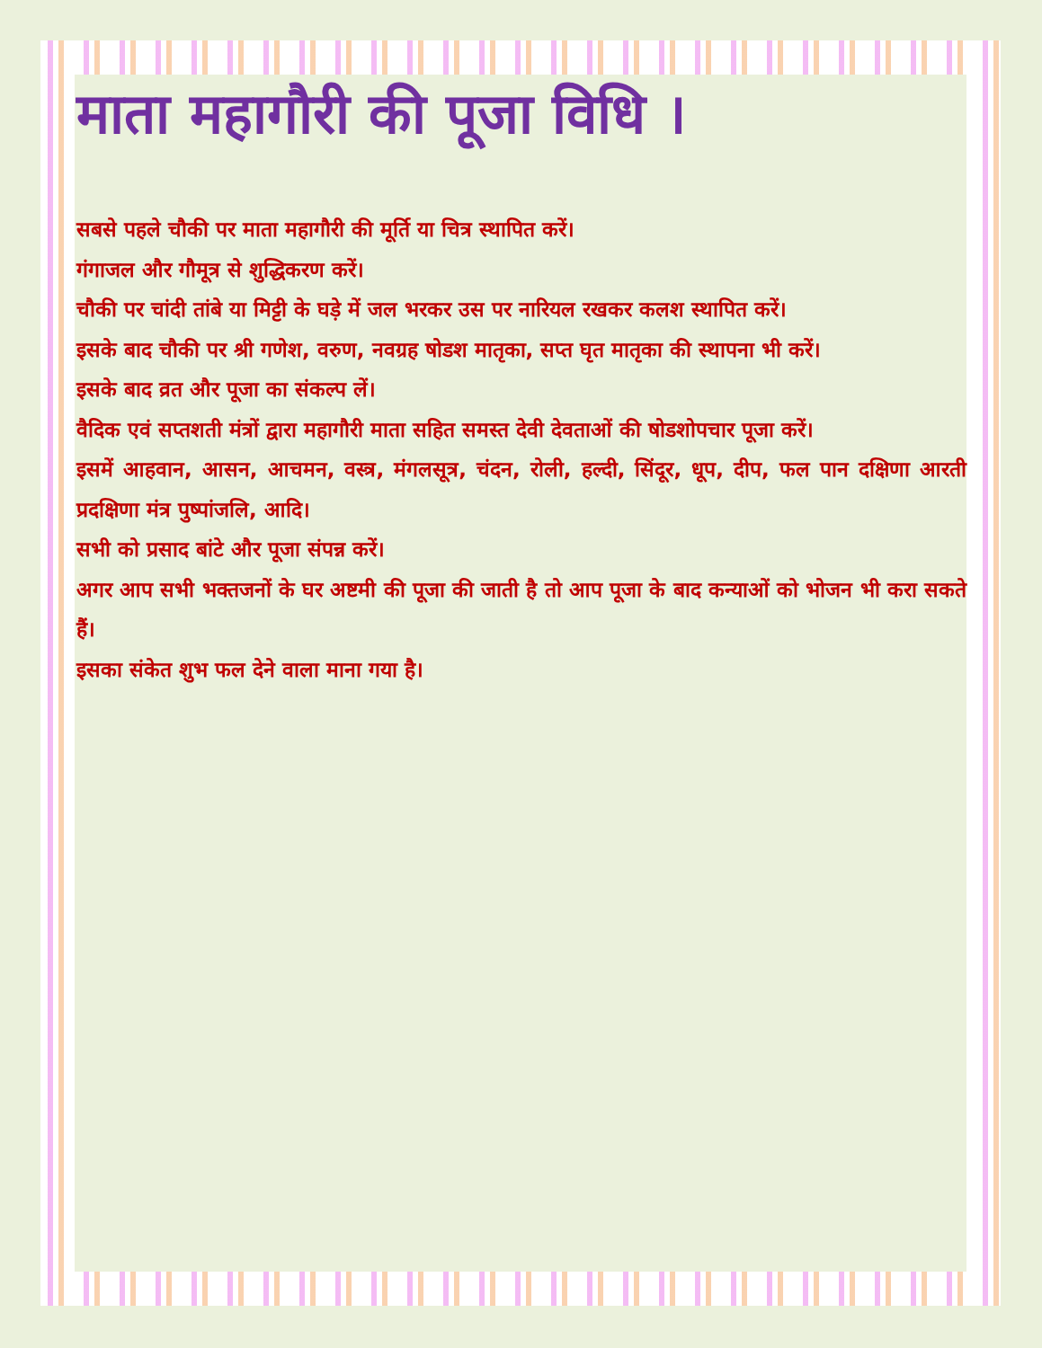माता महागौरी की पूजा विधि ।
सबसे पहले चौकी पर माता महागौरी की मूर्ति या चित्र स्थापित करें।
गंगाजल और गौमूत्र से शुद्धिकरण करें।
चौकी पर चांदी तांबे या मिट्टी के घड़े में जल भरकर उस पर नारियल रखकर कलश स्थापित करें।
इसके बाद चौकी पर श्री गणेश, वरुण, नवग्रह षोडश मातृका, सप्त घृत मातृका की स्थापना भी करें।
इसके बाद व्रत और पूजा का संकल्प लें।
वैदिक एवं सप्तशती मंत्रों द्वारा महागौरी माता सहित समस्त देवी देवताओं की षोडशोपचार पूजा करें।
इसमें आहवान, आसन, आचमन, वस्त्र, मंगलसूत्र, चंदन, रोली, हल्दी, सिंदूर, धूप, दीप, फल पान दक्षिणा आरती प्रदक्षिणा मंत्र पुष्पांजलि, आदि।
सभी को प्रसाद बांटे और पूजा संपन्न करें।
अगर आप सभी भक्तजनों के घर अष्टमी की पूजा की जाती है तो आप पूजा के बाद कन्याओं को भोजन भी करा सकते हैं।
इसका संकेत शुभ फल देने वाला माना गया है।